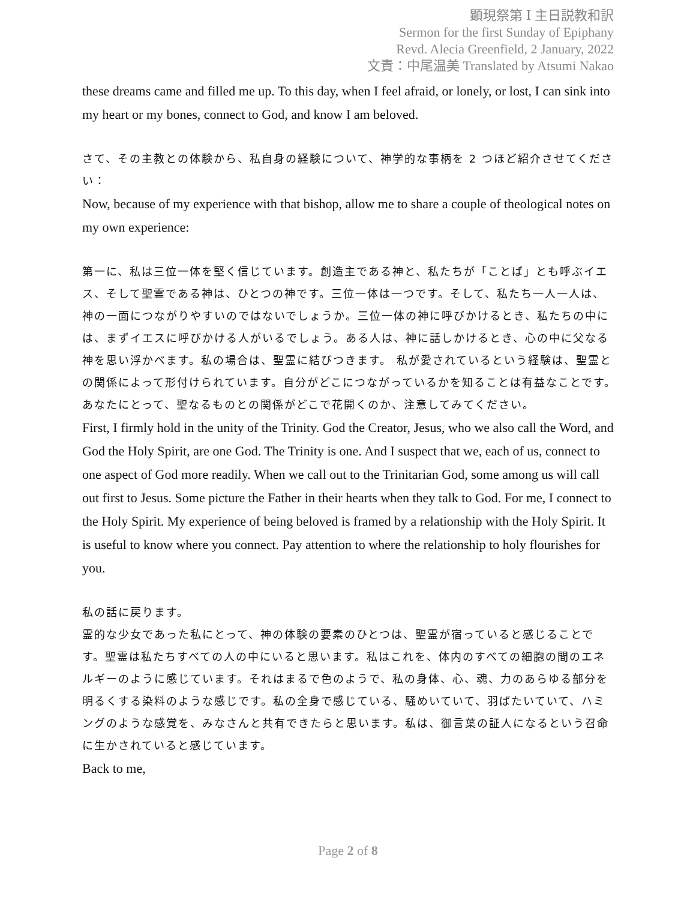顕現祭第 Ⅰ 主日説教和訳
Sermon for the first Sunday of Epiphany
Revd. Alecia Greenfield, 2 January, 2022
文責：中尾温美 Translated by Atsumi Nakao
these dreams came and filled me up. To this day, when I feel afraid, or lonely, or lost, I can sink into my heart or my bones, connect to God, and know I am beloved.
さて、その主教との体験から、私自身の経験について、神学的な事柄を 2 つほど紹介させてください：
Now, because of my experience with that bishop, allow me to share a couple of theological notes on my own experience:
第一に、私は三位一体を堅く信じています。創造主である神と、私たちが「ことば」とも呼ぶイエス、そして聖霊である神は、ひとつの神です。三位一体は一つです。そして、私たち一人一人は、神の一面につながりやすいのではないでしょうか。三位一体の神に呼びかけるとき、私たちの中には、まずイエスに呼びかける人がいるでしょう。ある人は、神に話しかけるとき、心の中に父なる神を思い浮かべます。私の場合は、聖霊に結びつきます。 私が愛されているという経験は、聖霊との関係によって形付けられています。自分がどこにつながっているかを知ることは有益なことです。あなたにとって、聖なるものとの関係がどこで花開くのか、注意してみてください。
First, I firmly hold in the unity of the Trinity. God the Creator, Jesus, who we also call the Word, and God the Holy Spirit, are one God. The Trinity is one. And I suspect that we, each of us, connect to one aspect of God more readily. When we call out to the Trinitarian God, some among us will call out first to Jesus. Some picture the Father in their hearts when they talk to God. For me, I connect to the Holy Spirit. My experience of being beloved is framed by a relationship with the Holy Spirit. It is useful to know where you connect. Pay attention to where the relationship to holy flourishes for you.
私の話に戻ります。
霊的な少女であった私にとって、神の体験の要素のひとつは、聖霊が宿っていると感じることです。聖霊は私たちすべての人の中にいると思います。私はこれを、体内のすべての細胞の間のエネルギーのように感じています。それはまるで色のようで、私の身体、心、魂、力のあらゆる部分を明るくする染料のような感じです。私の全身で感じている、騒めいていて、羽ばたいていて、ハミングのような感覚を、みなさんと共有できたらと思います。私は、御言葉の証人になるという召命に生かされていると感じています。
Back to me,
Page 2 of 8